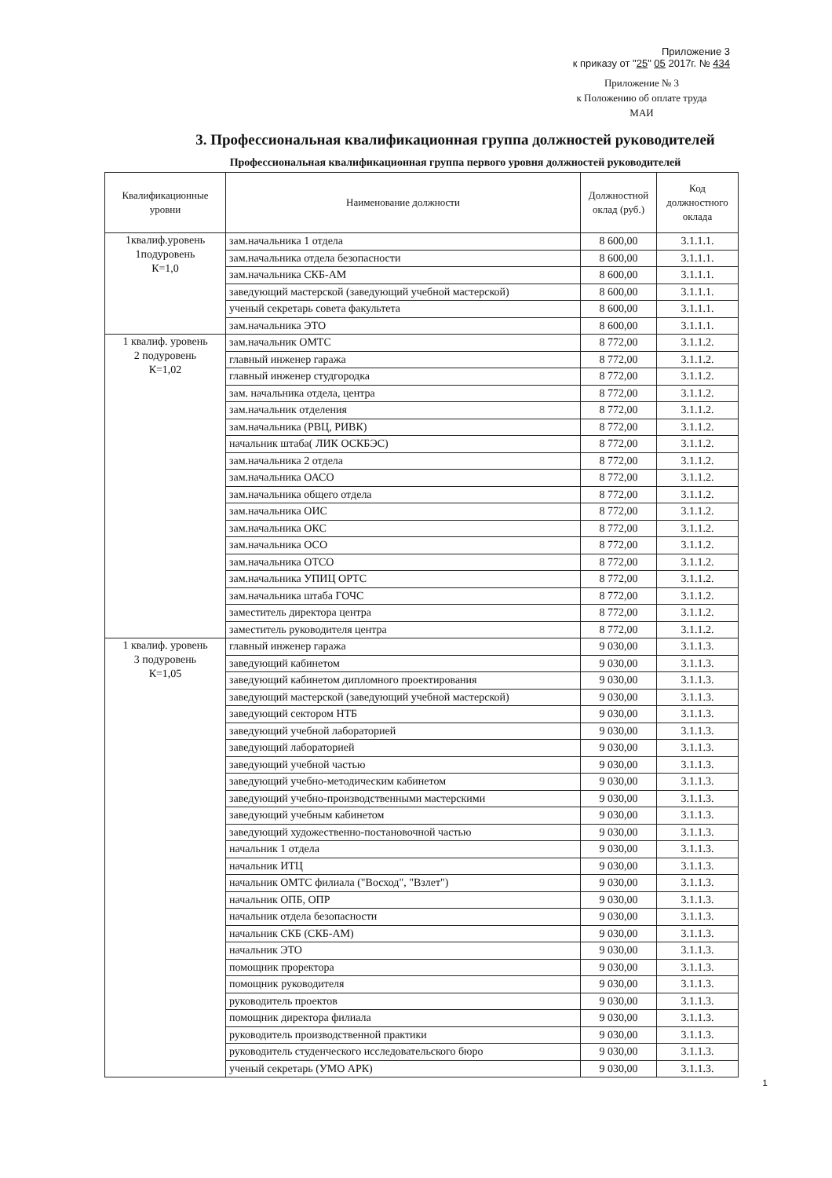Приложение 3
к приказу от "25" 05 2017г. № 434
Приложение № 3
к Положению об оплате труда
МАИ
3. Профессиональная квалификационная группа должностей руководителей
Профессиональная квалификационная группа первого уровня должностей руководителей
| Квалификационные уровни | Наименование должности | Должностной оклад (руб.) | Код должностного оклада |
| --- | --- | --- | --- |
| 1квалиф.уровень 1подуровень К=1,0 | зам.начальника 1 отдела | 8 600,00 | 3.1.1.1. |
| | зам.начальника отдела безопасности | 8 600,00 | 3.1.1.1. |
| | зам.начальника СКБ-АМ | 8 600,00 | 3.1.1.1. |
| | заведующий мастерской (заведующий учебной мастерской) | 8 600,00 | 3.1.1.1. |
| | ученый секретарь совета факультета | 8 600,00 | 3.1.1.1. |
| | зам.начальника ЭТО | 8 600,00 | 3.1.1.1. |
| 1 квалиф. уровень 2 подуровень К=1,02 | зам.начальник ОМТС | 8 772,00 | 3.1.1.2. |
| | главный инженер гаража | 8 772,00 | 3.1.1.2. |
| | главный инженер студгородка | 8 772,00 | 3.1.1.2. |
| | зам. начальника отдела, центра | 8 772,00 | 3.1.1.2. |
| | зам.начальник отделения | 8 772,00 | 3.1.1.2. |
| | зам.начальника (РВЦ, РИВК) | 8 772,00 | 3.1.1.2. |
| | начальник штаба( ЛИК ОСКБЭС) | 8 772,00 | 3.1.1.2. |
| | зам.начальника 2 отдела | 8 772,00 | 3.1.1.2. |
| | зам.начальника ОАСО | 8 772,00 | 3.1.1.2. |
| | зам.начальника общего отдела | 8 772,00 | 3.1.1.2. |
| | зам.начальника ОИС | 8 772,00 | 3.1.1.2. |
| | зам.начальника ОКС | 8 772,00 | 3.1.1.2. |
| | зам.начальника ОСО | 8 772,00 | 3.1.1.2. |
| | зам.начальника ОТСО | 8 772,00 | 3.1.1.2. |
| | зам.начальника УПИЦ ОРТС | 8 772,00 | 3.1.1.2. |
| | зам.начальника штаба ГОЧС | 8 772,00 | 3.1.1.2. |
| | заместитель директора центра | 8 772,00 | 3.1.1.2. |
| | заместитель руководителя центра | 8 772,00 | 3.1.1.2. |
| 1 квалиф. уровень 3 подуровень К=1,05 | главный инженер гаража | 9 030,00 | 3.1.1.3. |
| | заведующий кабинетом | 9 030,00 | 3.1.1.3. |
| | заведующий кабинетом дипломного проектирования | 9 030,00 | 3.1.1.3. |
| | заведующий мастерской (заведующий учебной мастерской) | 9 030,00 | 3.1.1.3. |
| | заведующий сектором НТБ | 9 030,00 | 3.1.1.3. |
| | заведующий учебной лабораторией | 9 030,00 | 3.1.1.3. |
| | заведующий лабораторией | 9 030,00 | 3.1.1.3. |
| | заведующий учебной частью | 9 030,00 | 3.1.1.3. |
| | заведующий учебно-методическим кабинетом | 9 030,00 | 3.1.1.3. |
| | заведующий учебно-производственными мастерскими | 9 030,00 | 3.1.1.3. |
| | заведующий учебным кабинетом | 9 030,00 | 3.1.1.3. |
| | заведующий художественно-постановочной частью | 9 030,00 | 3.1.1.3. |
| | начальник 1 отдела | 9 030,00 | 3.1.1.3. |
| | начальник ИТЦ | 9 030,00 | 3.1.1.3. |
| | начальник ОМТС филиала ("Восход", "Взлет") | 9 030,00 | 3.1.1.3. |
| | начальник ОПБ, ОПР | 9 030,00 | 3.1.1.3. |
| | начальник отдела безопасности | 9 030,00 | 3.1.1.3. |
| | начальник СКБ (СКБ-АМ) | 9 030,00 | 3.1.1.3. |
| | начальник ЭТО | 9 030,00 | 3.1.1.3. |
| | помощник проректора | 9 030,00 | 3.1.1.3. |
| | помощник руководителя | 9 030,00 | 3.1.1.3. |
| | руководитель проектов | 9 030,00 | 3.1.1.3. |
| | помощник директора филиала | 9 030,00 | 3.1.1.3. |
| | руководитель производственной практики | 9 030,00 | 3.1.1.3. |
| | руководитель студенческого исследовательского бюро | 9 030,00 | 3.1.1.3. |
| | ученый секретарь (УМО АРК) | 9 030,00 | 3.1.1.3. |
1